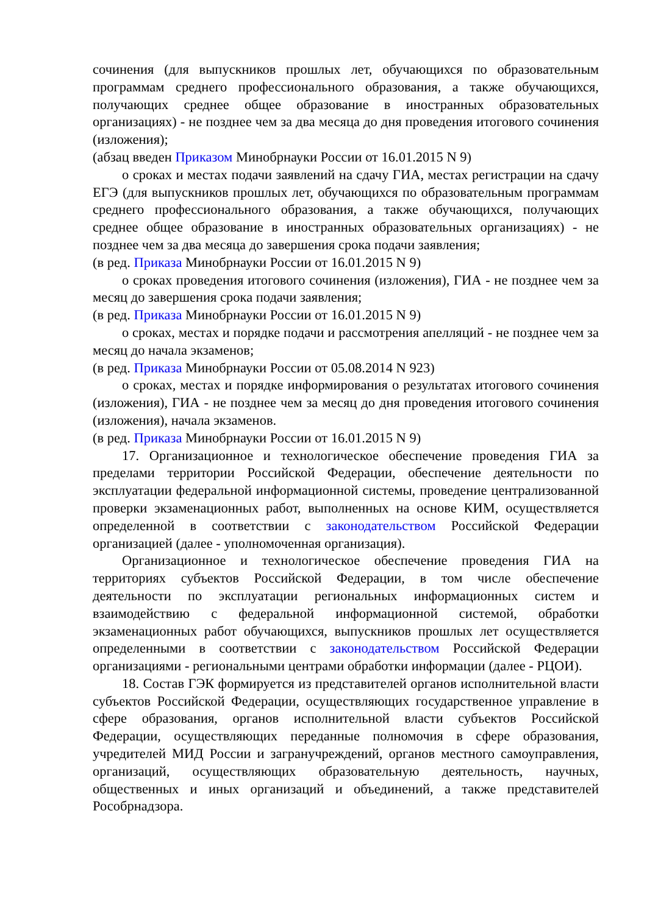сочинения (для выпускников прошлых лет, обучающихся по образовательным программам среднего профессионального образования, а также обучающихся, получающих среднее общее образование в иностранных образовательных организациях) - не позднее чем за два месяца до дня проведения итогового сочинения (изложения);
(абзац введен Приказом Минобрнауки России от 16.01.2015 N 9)
о сроках и местах подачи заявлений на сдачу ГИА, местах регистрации на сдачу ЕГЭ (для выпускников прошлых лет, обучающихся по образовательным программам среднего профессионального образования, а также обучающихся, получающих среднее общее образование в иностранных образовательных организациях) - не позднее чем за два месяца до завершения срока подачи заявления;
(в ред. Приказа Минобрнауки России от 16.01.2015 N 9)
о сроках проведения итогового сочинения (изложения), ГИА - не позднее чем за месяц до завершения срока подачи заявления;
(в ред. Приказа Минобрнауки России от 16.01.2015 N 9)
о сроках, местах и порядке подачи и рассмотрения апелляций - не позднее чем за месяц до начала экзаменов;
(в ред. Приказа Минобрнауки России от 05.08.2014 N 923)
о сроках, местах и порядке информирования о результатах итогового сочинения (изложения), ГИА - не позднее чем за месяц до дня проведения итогового сочинения (изложения), начала экзаменов.
(в ред. Приказа Минобрнауки России от 16.01.2015 N 9)
17. Организационное и технологическое обеспечение проведения ГИА за пределами территории Российской Федерации, обеспечение деятельности по эксплуатации федеральной информационной системы, проведение централизованной проверки экзаменационных работ, выполненных на основе КИМ, осуществляется определенной в соответствии с законодательством Российской Федерации организацией (далее - уполномоченная организация).
Организационное и технологическое обеспечение проведения ГИА на территориях субъектов Российской Федерации, в том числе обеспечение деятельности по эксплуатации региональных информационных систем и взаимодействию с федеральной информационной системой, обработки экзаменационных работ обучающихся, выпускников прошлых лет осуществляется определенными в соответствии с законодательством Российской Федерации организациями - региональными центрами обработки информации (далее - РЦОИ).
18. Состав ГЭК формируется из представителей органов исполнительной власти субъектов Российской Федерации, осуществляющих государственное управление в сфере образования, органов исполнительной власти субъектов Российской Федерации, осуществляющих переданные полномочия в сфере образования, учредителей МИД России и загранучреждений, органов местного самоуправления, организаций, осуществляющих образовательную деятельность, научных, общественных и иных организаций и объединений, а также представителей Рособрнадзора.